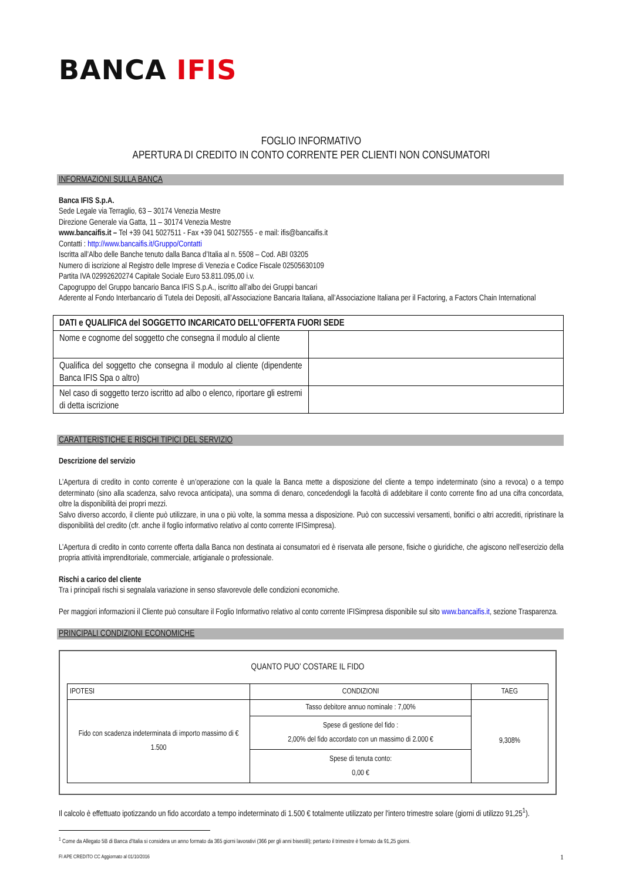BANCA IFIS
FOGLIO INFORMATIVO
APERTURA DI CREDITO IN CONTO CORRENTE PER CLIENTI NON CONSUMATORI
INFORMAZIONI SULLA BANCA
Banca IFIS S.p.A.
Sede Legale via Terraglio, 63 – 30174 Venezia Mestre
Direzione Generale via Gatta, 11 – 30174 Venezia Mestre
www.bancaifis.it – Tel +39 041 5027511 - Fax +39 041 5027555 - e mail: ifis@bancaifis.it
Contatti : http://www.bancaifis.it/Gruppo/Contatti
Iscritta all’Albo delle Banche tenuto dalla Banca d’Italia al n. 5508 – Cod. ABI 03205
Numero di iscrizione al Registro delle Imprese di Venezia e Codice Fiscale 02505630109
Partita IVA 02992620274 Capitale Sociale Euro 53.811.095,00 i.v.
Capogruppo del Gruppo bancario Banca IFIS S.p.A., iscritto all’albo dei Gruppi bancari
Aderente al Fondo Interbancario di Tutela dei Depositi, all’Associazione Bancaria Italiana, all’Associazione Italiana per il Factoring, a Factors Chain International
| DATI e QUALIFICA del SOGGETTO INCARICATO DELL’OFFERTA FUORI SEDE | |
| Nome e cognome del soggetto che consegna il modulo al cliente | |
| Qualifica del soggetto che consegna il modulo al cliente (dipendente Banca IFIS Spa o altro) | |
| Nel caso di soggetto terzo iscritto ad albo o elenco, riportare gli estremi di detta iscrizione | |
CARATTERISTICHE E RISCHI TIPICI DEL SERVIZIO
Descrizione del servizio
L’Apertura di credito in conto corrente è un’operazione con la quale la Banca mette a disposizione del cliente a tempo indeterminato (sino a revoca) o a tempo determinato (sino alla scadenza, salvo revoca anticipata), una somma di denaro, concedendogli la facoltà di addebitare il conto corrente fino ad una cifra concordata, oltre la disponibilità dei propri mezzi.
Salvo diverso accordo, il cliente può utilizzare, in una o più volte, la somma messa a disposizione. Può con successivi versamenti, bonifici o altri accrediti, ripristinare la disponibilità del credito (cfr. anche il foglio informativo relativo al conto corrente IFISimpresa).
L’Apertura di credito in conto corrente offerta dalla Banca non destinata ai consumatori ed è riservata alle persone, fisiche o giuridiche, che agiscono nell’esercizio della propria attività imprenditoriale, commerciale, artigianale o professionale.
Rischi a carico del cliente
Tra i principali rischi si segnalala variazione in senso sfavorevole delle condizioni economiche.
Per maggiori informazioni il Cliente può consultare il Foglio Informativo relativo al conto corrente IFISimpresa disponibile sul sito www.bancaifis.it, sezione Trasparenza.
PRINCIPALI CONDIZIONI ECONOMICHE
QUANTO PUO’ COSTARE IL FIDO
| IPOTESI | CONDIZIONI | TAEG |
| --- | --- | --- |
| Fido con scadenza indeterminata di importo massimo di € 1.500 | Tasso debitore annuo nominale : 7,00% | 9,308% |
| | Spese di gestione del fido : 2,00% del fido accordato con un massimo di 2.000 € | |
| | Spese di tenuta conto: 0,00 € | |
Il calcolo è effettuato ipotizzando un fido accordato a tempo indeterminato di 1.500 € totalmente utilizzato per l'intero trimestre solare (giorni di utilizzo 91,25<sup>1</sup>).
<sup>1</sup> Come da Allegato 5B di Banca d'Italia si considera un anno formato da 365 giorni lavorativi (366 per gli anni bisestili); pertanto il trimestre è formato da 91,25 giorni.
FI APE CREDITO CC Aggiornato al 01/10/2016 1